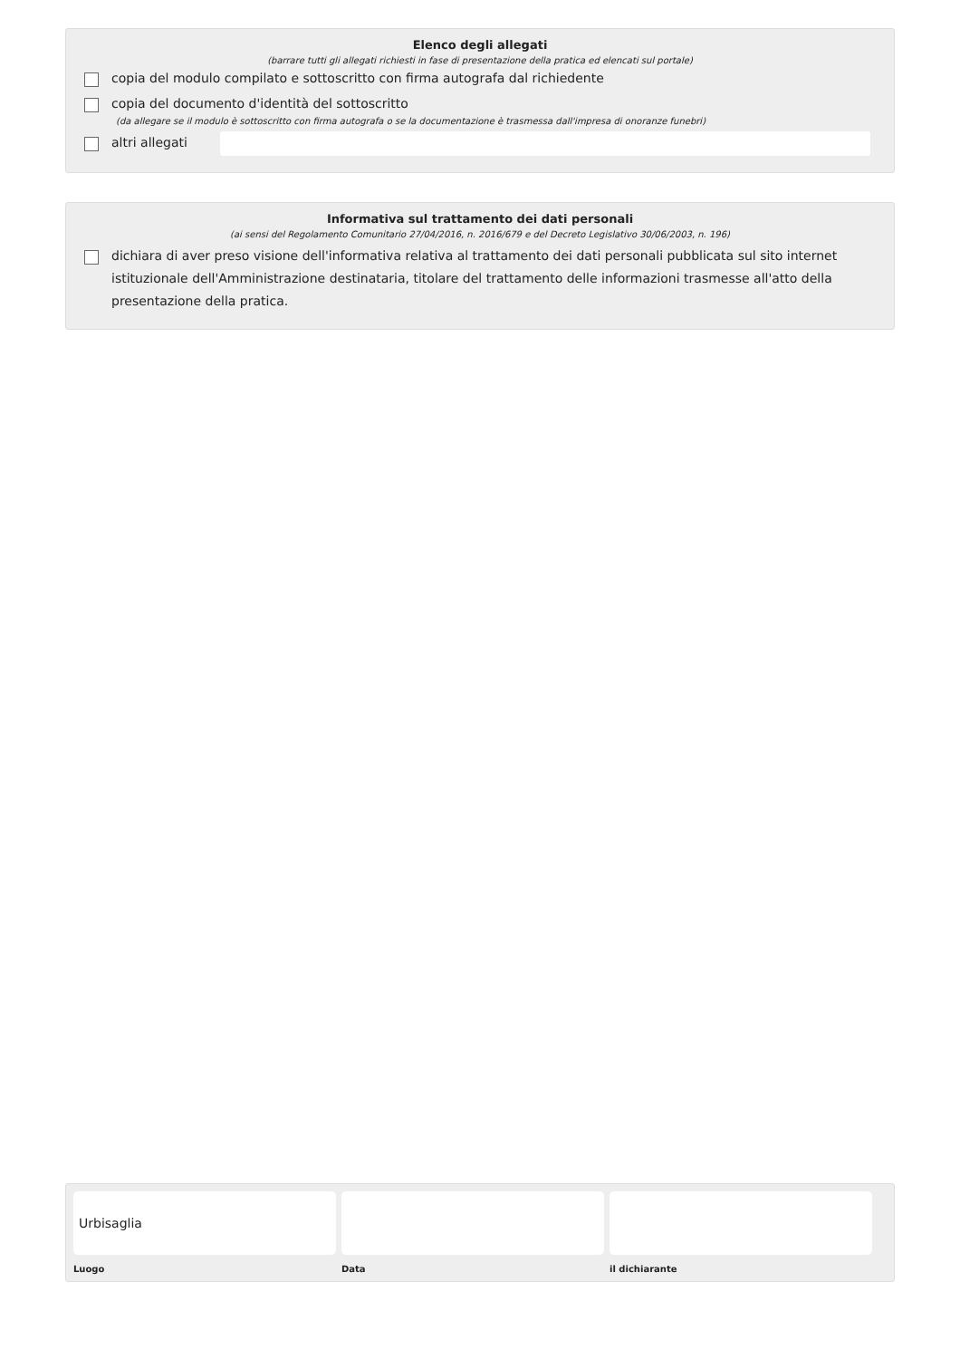Elenco degli allegati
(barrare tutti gli allegati richiesti in fase di presentazione della pratica ed elencati sul portale)
copia del modulo compilato e sottoscritto con firma autografa dal richiedente
copia del documento d'identità del sottoscritto
(da allegare se il modulo è sottoscritto con firma autografa o se la documentazione è trasmessa dall'impresa di onoranze funebri)
altri allegati
Informativa sul trattamento dei dati personali
(ai sensi del Regolamento Comunitario 27/04/2016, n. 2016/679 e del Decreto Legislativo 30/06/2003, n. 196)
dichiara di aver preso visione dell'informativa relativa al trattamento dei dati personali pubblicata sul sito internet istituzionale dell'Amministrazione destinataria, titolare del trattamento delle informazioni trasmesse all'atto della presentazione della pratica.
Urbisaglia
Luogo
Data il dichiarante